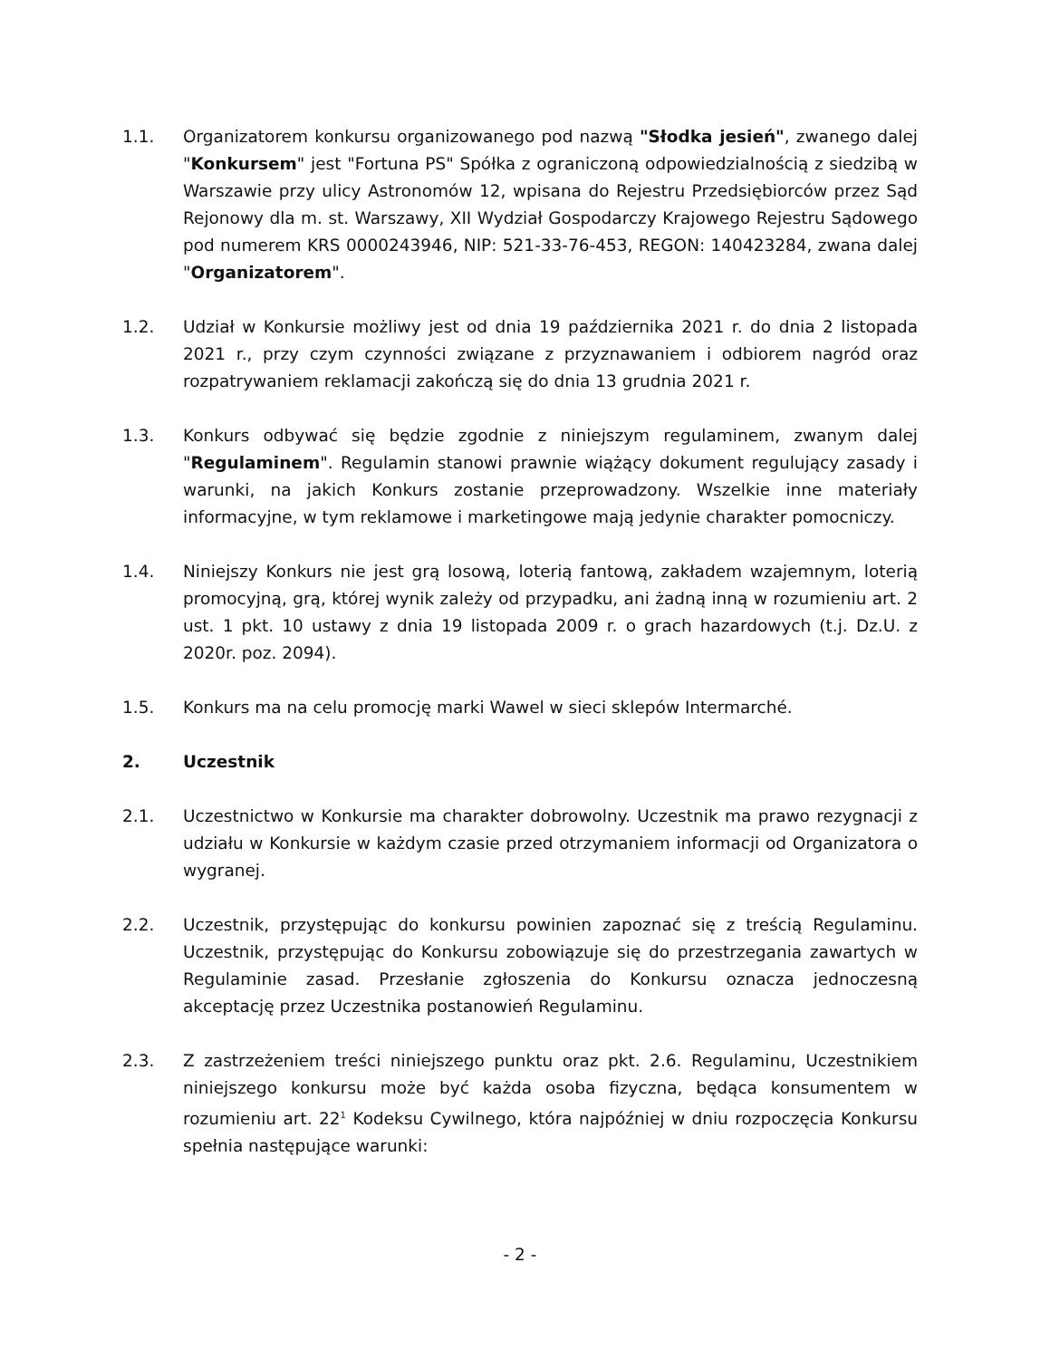1.1. Organizatorem konkursu organizowanego pod nazwą "Słodka jesień", zwanego dalej "Konkursem" jest "Fortuna PS" Spółka z ograniczoną odpowiedzialnością z siedzibą w Warszawie przy ulicy Astronomów 12, wpisana do Rejestru Przedsiębiorców przez Sąd Rejonowy dla m. st. Warszawy, XII Wydział Gospodarczy Krajowego Rejestru Sądowego pod numerem KRS 0000243946, NIP: 521-33-76-453, REGON: 140423284, zwana dalej "Organizatorem".
1.2. Udział w Konkursie możliwy jest od dnia 19 października 2021 r. do dnia 2 listopada 2021 r., przy czym czynności związane z przyznawaniem i odbiorem nagród oraz rozpatrywaniem reklamacji zakończą się do dnia 13 grudnia 2021 r.
1.3. Konkurs odbywać się będzie zgodnie z niniejszym regulaminem, zwanym dalej "Regulaminem". Regulamin stanowi prawnie wiążący dokument regulujący zasady i warunki, na jakich Konkurs zostanie przeprowadzony. Wszelkie inne materiały informacyjne, w tym reklamowe i marketingowe mają jedynie charakter pomocniczy.
1.4. Niniejszy Konkurs nie jest grą losową, loterią fantową, zakładem wzajemnym, loterią promocyjną, grą, której wynik zależy od przypadku, ani żadną inną w rozumieniu art. 2 ust. 1 pkt. 10 ustawy z dnia 19 listopada 2009 r. o grach hazardowych (t.j. Dz.U. z 2020r. poz. 2094).
1.5. Konkurs ma na celu promocję marki Wawel w sieci sklepów Intermarché.
2. Uczestnik
2.1. Uczestnictwo w Konkursie ma charakter dobrowolny. Uczestnik ma prawo rezygnacji z udziału w Konkursie w każdym czasie przed otrzymaniem informacji od Organizatora o wygranej.
2.2. Uczestnik, przystępując do konkursu powinien zapoznać się z treścią Regulaminu. Uczestnik, przystępując do Konkursu zobowiązuje się do przestrzegania zawartych w Regulaminie zasad. Przesłanie zgłoszenia do Konkursu oznacza jednoczesną akceptację przez Uczestnika postanowień Regulaminu.
2.3. Z zastrzeżeniem treści niniejszego punktu oraz pkt. 2.6. Regulaminu, Uczestnikiem niniejszego konkursu może być każda osoba fizyczna, będąca konsumentem w rozumieniu art. 22<sup>1</sup> Kodeksu Cywilnego, która najpóźniej w dniu rozpoczęcia Konkursu spełnia następujące warunki:
- 2 -